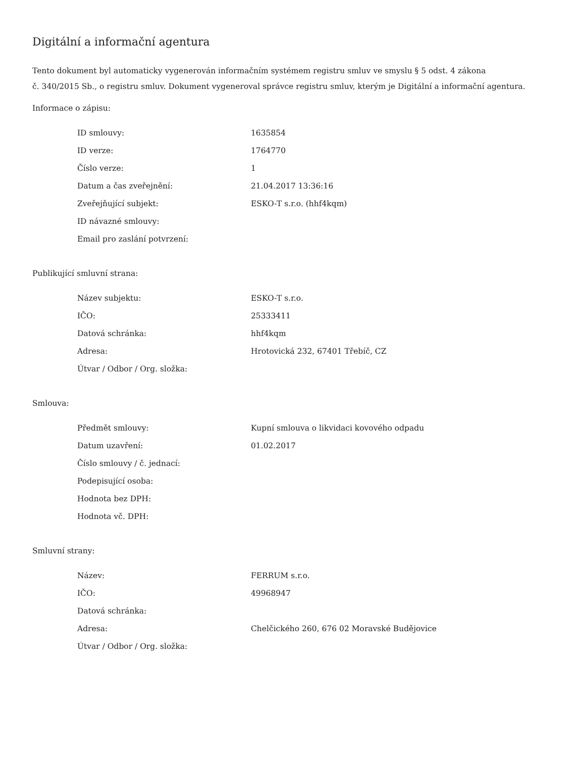Digitální a informační agentura
Tento dokument byl automaticky vygenerován informačním systémem registru smluv ve smyslu § 5 odst. 4 zákona
č. 340/2015 Sb., o registru smluv. Dokument vygeneroval správce registru smluv, kterým je Digitální a informační agentura.
Informace o zápisu:
| ID smlouvy: | 1635854 |
| ID verze: | 1764770 |
| Číslo verze: | 1 |
| Datum a čas zveřejnění: | 21.04.2017 13:36:16 |
| Zveřejňující subjekt: | ESKO-T s.r.o. (hhf4kqm) |
| ID návazné smlouvy: | |
| Email pro zaslání potvrzení: | |
Publikující smluvní strana:
| Název subjektu: | ESKO-T s.r.o. |
| IČO: | 25333411 |
| Datová schránka: | hhf4kqm |
| Adresa: | Hrotovická 232, 67401 Třebíč, CZ |
| Útvar / Odbor / Org. složka: | |
Smlouva:
| Předmět smlouvy: | Kupní smlouva o likvidaci kovového odpadu |
| Datum uzavření: | 01.02.2017 |
| Číslo smlouvy / č. jednací: | |
| Podepisující osoba: | |
| Hodnota bez DPH: | |
| Hodnota vč. DPH: | |
Smluvní strany:
| Název: | FERRUM s.r.o. |
| IČO: | 49968947 |
| Datová schránka: | |
| Adresa: | Chelčického 260, 676 02 Moravské Budějovice |
| Útvar / Odbor / Org. složka: | |